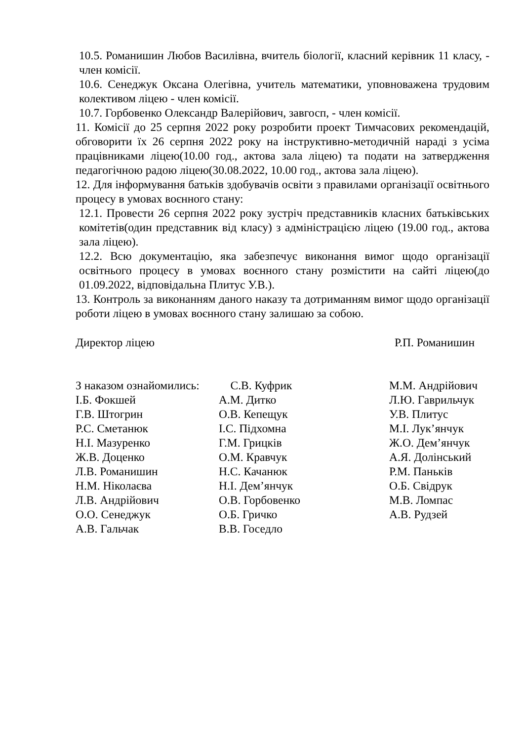10.5. Романишин Любов Василівна, вчитель біології, класний керівник 11 класу, - член комісії.
10.6. Сенеджук Оксана Олегівна, учитель математики, уповноважена трудовим колективом ліцею - член комісії.
10.7. Горбовенко Олександр Валерійович, завгосп, - член комісії.
11. Комісії до 25 серпня 2022 року розробити проект Тимчасових рекомендацій, обговорити їх 26 серпня 2022 року на інструктивно-методичній нараді з усіма працівниками ліцею(10.00 год., актова зала ліцею) та подати на затвердження педагогічною радою ліцею(30.08.2022, 10.00 год., актова зала ліцею).
12. Для інформування батьків здобувачів освіти з правилами організації освітнього процесу в умовах воєнного стану:
12.1. Провести 26 серпня 2022 року зустріч представників класних батьківських комітетів(один представник від класу) з адміністрацією ліцею (19.00 год., актова зала ліцею).
12.2. Всю документацію, яка забезпечує виконання вимог щодо організації освітнього процесу в умовах воєнного стану розмістити на сайті ліцею(до 01.09.2022, відповідальна Плитус У.В.).
13. Контроль за виконанням даного наказу та дотриманням вимог щодо організації роботи ліцею в умовах воєнного стану залишаю за собою.
Директор ліцею Р.П. Романишин
| З наказом ознайомились: | С.В. Куфрик | М.М. Андрійович |
| І.Б. Фокшей | А.М. Дитко | Л.Ю. Гаврильчук |
| Г.В. Штогрин | О.В. Кепещук | У.В. Плитус |
| Р.С. Сметанюк | І.С. Підхомна | М.І. Лук’янчук |
| Н.І. Мазуренко | Г.М. Грицків | Ж.О. Дем’янчук |
| Ж.В. Доценко | О.М. Кравчук | А.Я. Долінський |
| Л.В. Романишин | Н.С. Качанюк | Р.М. Паньків |
| Н.М. Ніколаєва | Н.І. Дем’янчук | О.Б. Свідрук |
| Л.В. Андрійович | О.В. Горбовенко | М.В. Ломпас |
| О.О. Сенеджук | О.Б. Гричко | А.В. Рудзей |
| А.В. Гальчак | В.В. Госедло | |